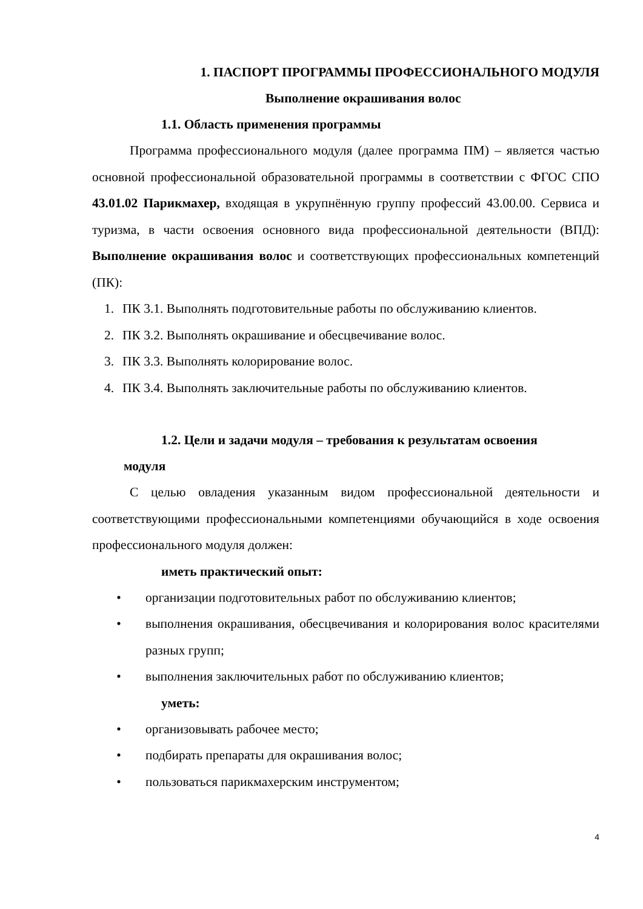1. ПАСПОРТ ПРОГРАММЫ ПРОФЕССИОНАЛЬНОГО МОДУЛЯ
Выполнение окрашивания волос
1.1. Область применения программы
Программа профессионального модуля (далее программа ПМ) – является частью основной профессиональной образовательной программы в соответствии с ФГОС СПО 43.01.02 Парикмахер, входящая в укрупнённую группу профессий 43.00.00. Сервиса и туризма, в части освоения основного вида профессиональной деятельности (ВПД): Выполнение окрашивания волос и соответствующих профессиональных компетенций (ПК):
1. ПК 3.1. Выполнять подготовительные работы по обслуживанию клиентов.
2. ПК 3.2. Выполнять окрашивание и обесцвечивание волос.
3. ПК 3.3. Выполнять колорирование волос.
4. ПК 3.4. Выполнять заключительные работы по обслуживанию клиентов.
1.2. Цели и задачи модуля – требования к результатам освоения
модуля
С целью овладения указанным видом профессиональной деятельности и соответствующими профессиональными компетенциями обучающийся в ходе освоения профессионального модуля должен:
иметь практический опыт:
• организации подготовительных работ по обслуживанию клиентов;
• выполнения окрашивания, обесцвечивания и колорирования волос красителями разных групп;
• выполнения заключительных работ по обслуживанию клиентов;
уметь:
• организовывать рабочее место;
• подбирать препараты для окрашивания волос;
• пользоваться парикмахерским инструментом;
4